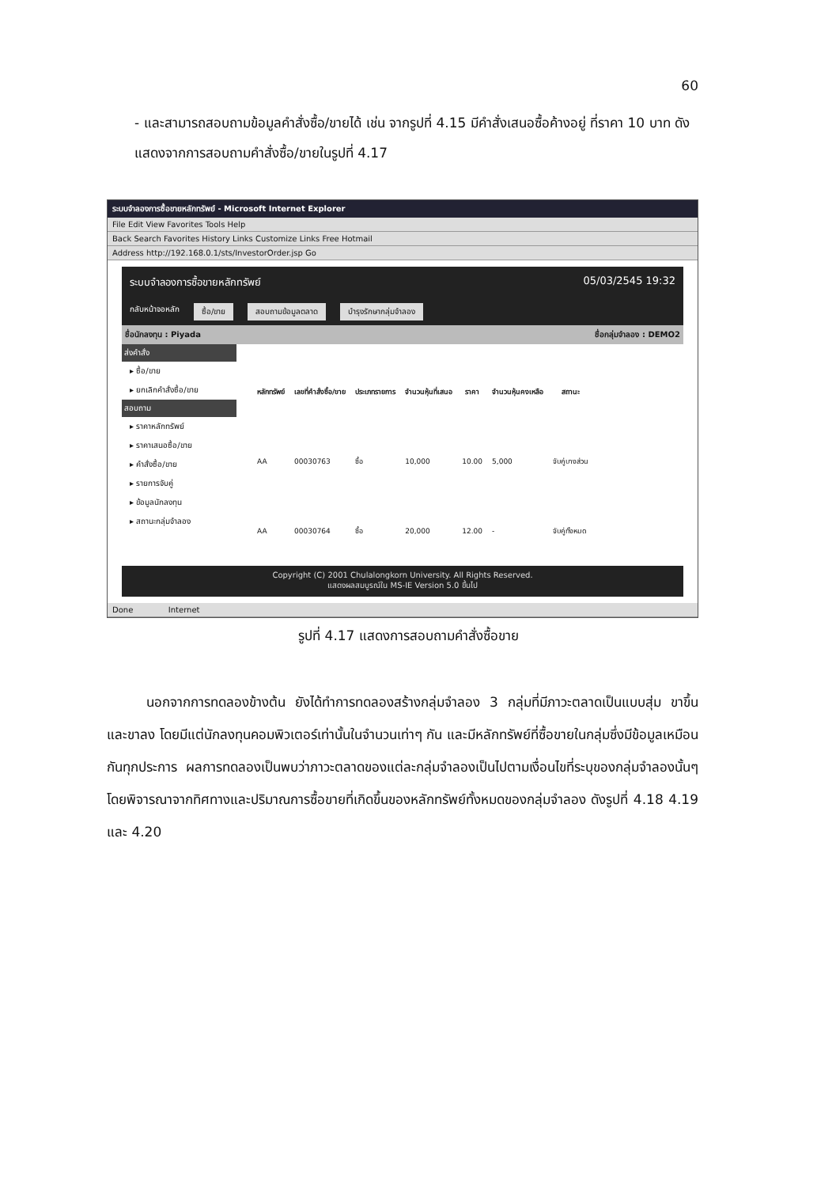60
- และสามารถสอบถามข้อมูลคำสั่งซื้อ/ขายได้ เช่น จากรูปที่ 4.15 มีคำสั่งเสนอซื้อค้างอยู่ ที่ราคา 10 บาท ดังแสดงจากการสอบถามคำสั่งซื้อ/ขายในรูปที่ 4.17
ระบบจำลองการซื้อขายหลักทรัพย์ - Microsoft Internet Explorer
File Edit View Favorites Tools Help
Back Search Favorites History Links Customize Links Free Hotmail
Address http://192.168.0.1/sts/InvestorOrder.jsp Go
ระบบจำลองการซื้อขายหลักทรัพย์ 05/03/2545 19:32
กลับหน้าจอหลัก ซื้อ/ขาย สอบถามข้อมูลตลาด บำรุงรักษากลุ่มจำลอง
ชื่อนักลงทุน : Piyada ชื่อกลุ่มจำลอง : DEMO2
ส่งคำสั่ง
▸ ซื้อ/ขาย
▸ ยกเลิกคำสั่งซื้อ/ขาย
สอบถาม
▸ ราคาหลักทรัพย์
▸ ราคาเสนอซื้อ/ขาย
▸ คำสั่งซื้อ/ขาย
▸ รายการจับคู่
▸ ข้อมูลนักลงทุน
▸ สถานะกลุ่มจำลอง
| หลักทรัพย์ | เลขที่คำสั่งซื้อ/ขาย | ประเภทรายการ | จำนวนหุ้นที่เสนอ | ราคา | จำนวนหุ้นคงเหลือ | สถานะ |
| --- | --- | --- | --- | --- | --- | --- |
| AA | 00030763 | ซื้อ | 10,000 | 10.00 | 5,000 | จับคู่บางส่วน |
| AA | 00030764 | ซื้อ | 20,000 | 12.00 | - | จับคู่ทั้งหมด |
Copyright (C) 2001 Chulalongkorn University. All Rights Reserved.
แสดงผลสมบูรณ์ใน MS-IE Version 5.0 ขึ้นไป
Done Internet
รูปที่ 4.17 แสดงการสอบถามคำสั่งซื้อขาย
นอกจากการทดลองข้างต้น ยังได้ทำการทดลองสร้างกลุ่มจำลอง 3 กลุ่มที่มีภาวะตลาดเป็นแบบสุ่ม ขาขึ้น และขาลง โดยมีแต่นักลงทุนคอมพิวเตอร์เท่านั้นในจำนวนเท่าๆ กัน และมีหลักทรัพย์ที่ซื้อขายในกลุ่มซึ่งมีข้อมูลเหมือนกันทุกประการ ผลการทดลองเป็นพบว่าภาวะตลาดของแต่ละกลุ่มจำลองเป็นไปตามเงื่อนไขที่ระบุของกลุ่มจำลองนั้นๆ โดยพิจารณาจากทิศทางและปริมาณการซื้อขายที่เกิดขึ้นของหลักทรัพย์ทั้งหมดของกลุ่มจำลอง ดังรูปที่ 4.18 4.19 และ 4.20